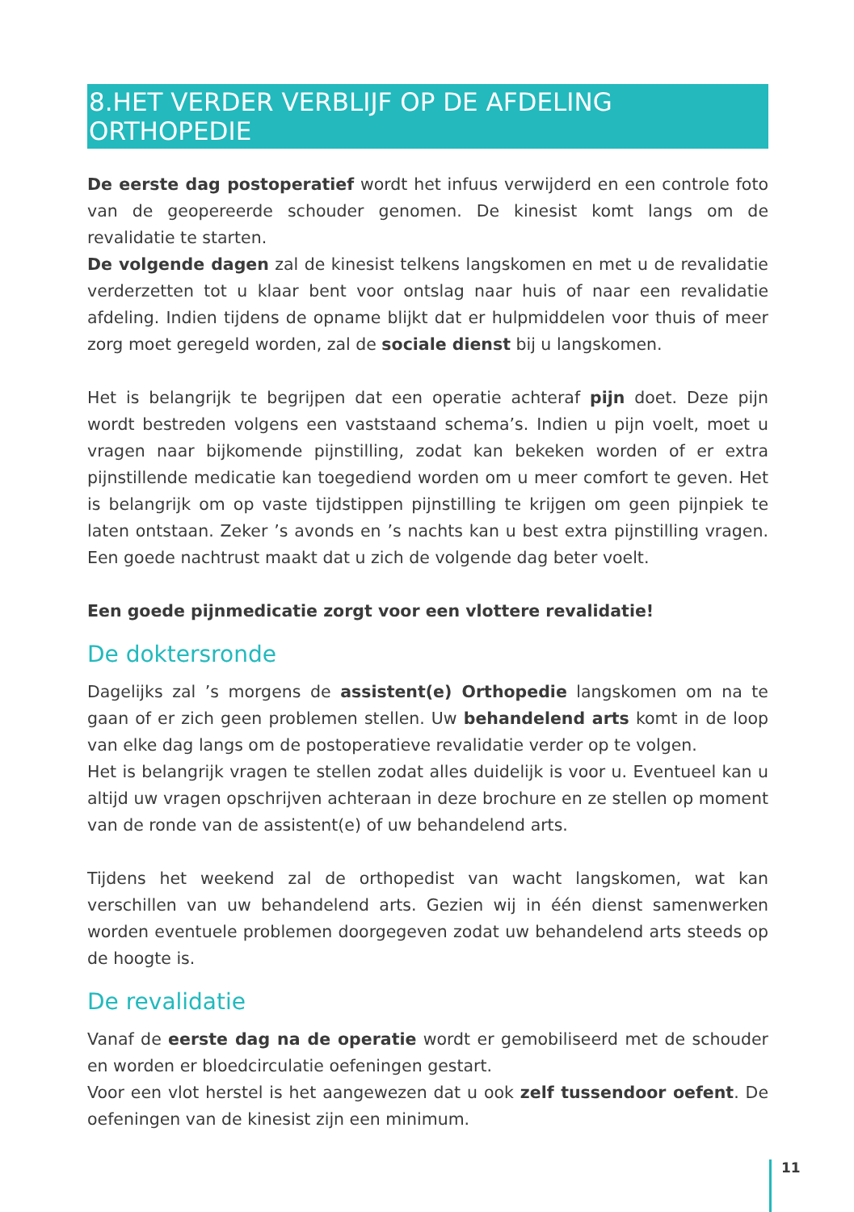8.HET VERDER VERBLIJF OP DE AFDELING ORTHOPEDIE
De eerste dag postoperatief wordt het infuus verwijderd en een controle foto van de geopereerde schouder genomen. De kinesist komt langs om de revalidatie te starten.
De volgende dagen zal de kinesist telkens langskomen en met u de revalidatie verderzetten tot u klaar bent voor ontslag naar huis of naar een revalidatie afdeling. Indien tijdens de opname blijkt dat er hulpmiddelen voor thuis of meer zorg moet geregeld worden, zal de sociale dienst bij u langskomen.
Het is belangrijk te begrijpen dat een operatie achteraf pijn doet. Deze pijn wordt bestreden volgens een vaststaand schema’s. Indien u pijn voelt, moet u vragen naar bijkomende pijnstilling, zodat kan bekeken worden of er extra pijnstillende medicatie kan toegediend worden om u meer comfort te geven. Het is belangrijk om op vaste tijdstippen pijnstilling te krijgen om geen pijnpiek te laten ontstaan. Zeker ’s avonds en ’s nachts kan u best extra pijnstilling vragen. Een goede nachtrust maakt dat u zich de volgende dag beter voelt.
Een goede pijnmedicatie zorgt voor een vlottere revalidatie!
De doktersronde
Dagelijks zal ’s morgens de assistent(e) Orthopedie langskomen om na te gaan of er zich geen problemen stellen. Uw behandelend arts komt in de loop van elke dag langs om de postoperatieve revalidatie verder op te volgen.
Het is belangrijk vragen te stellen zodat alles duidelijk is voor u. Eventueel kan u altijd uw vragen opschrijven achteraan in deze brochure en ze stellen op moment van de ronde van de assistent(e) of uw behandelend arts.
Tijdens het weekend zal de orthopedist van wacht langskomen, wat kan verschillen van uw behandelend arts. Gezien wij in één dienst samenwerken worden eventuele problemen doorgegeven zodat uw behandelend arts steeds op de hoogte is.
De revalidatie
Vanaf de eerste dag na de operatie wordt er gemobiliseerd met de schouder en worden er bloedcirculatie oefeningen gestart.
Voor een vlot herstel is het aangewezen dat u ook zelf tussendoor oefent. De oefeningen van de kinesist zijn een minimum.
11